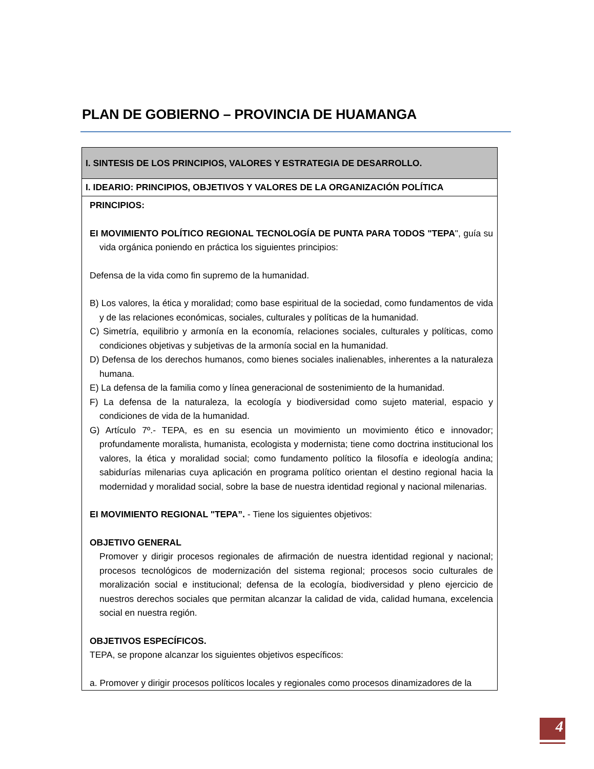PLAN DE GOBIERNO – PROVINCIA DE HUAMANGA
| I. SINTESIS DE LOS PRINCIPIOS, VALORES Y ESTRATEGIA DE DESARROLLO. |
| I. IDEARIO: PRINCIPIOS, OBJETIVOS Y VALORES DE LA ORGANIZACIÓN POLÍTICA |
| PRINCIPIOS: EI MOVIMIENTO POLÍTICO REGIONAL TECNOLOGÍA DE PUNTA PARA TODOS "TEPA ", guía su vida orgánica poniendo en práctica los siguientes principios: Defensa de la vida como fin supremo de la humanidad. B) Los valores, la ética y moralidad; como base espiritual de la sociedad, como fundamentos de vida y de las relaciones económicas, sociales, culturales y políticas de la humanidad. C) Simetría, equilibrio y armonía en la economía, relaciones sociales, culturales y políticas, como condiciones objetivas y subjetivas de la armonía social en la humanidad. D) Defensa de los derechos humanos, como bienes sociales inalienables, inherentes a la naturaleza humana. E) La defensa de la familia como y línea generacional de sostenimiento de la humanidad. F) La defensa de la naturaleza, la ecología y biodiversidad como sujeto material, espacio y condiciones de vida de la humanidad. G) Artículo 7º.- TEPA, es en su esencia un movimiento un movimiento ético e innovador; profundamente moralista, humanista, ecologista y modernista; tiene como doctrina institucional los valores, la ética y moralidad social; como fundamento político la filosofía e ideología andina; sabidurías milenarias cuya aplicación en programa político orientan el destino regional hacia la modernidad y moralidad social, sobre la base de nuestra identidad regional y nacional milenarias. EI MOVIMIENTO REGIONAL "TEPA”. - Tiene los siguientes objetivos: OBJETIVO GENERAL Promover y dirigir procesos regionales de afirmación de nuestra identidad regional y nacional; procesos tecnológicos de modernización del sistema regional; procesos socio culturales de moralización social e institucional; defensa de la ecología, biodiversidad y pleno ejercicio de nuestros derechos sociales que permitan alcanzar la calidad de vida, calidad humana, excelencia social en nuestra región. OBJETIVOS ESPECÍFICOS. TEPA, se propone alcanzar los siguientes objetivos específicos: a. Promover y dirigir procesos políticos locales y regionales como procesos dinamizadores de la |
4